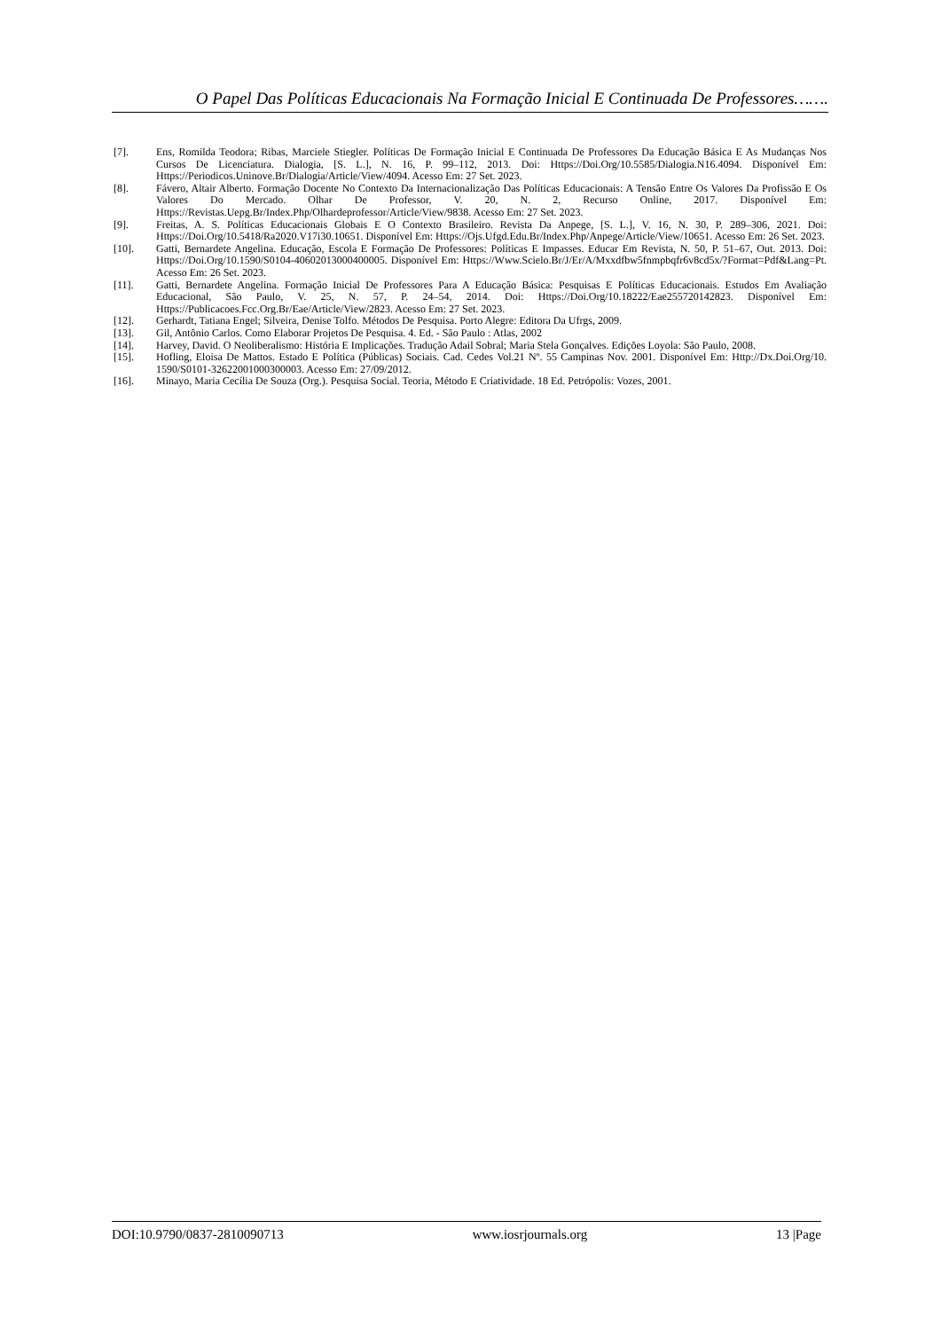O Papel Das Políticas Educacionais Na Formação Inicial E Continuada De Professores…….
[7]. Ens, Romilda Teodora; Ribas, Marciele Stiegler. Políticas De Formação Inicial E Continuada De Professores Da Educação Básica E As Mudanças Nos Cursos De Licenciatura. Dialogia, [S. L.], N. 16, P. 99–112, 2013. Doi: Https://Doi.Org/10.5585/Dialogia.N16.4094. Disponível Em: Https://Periodicos.Uninove.Br/Dialogia/Article/View/4094. Acesso Em: 27 Set. 2023.
[8]. Fávero, Altair Alberto. Formação Docente No Contexto Da Internacionalização Das Políticas Educacionais: A Tensão Entre Os Valores Da Profissão E Os Valores Do Mercado. Olhar De Professor, V. 20, N. 2, Recurso Online, 2017. Disponível Em: Https://Revistas.Uepg.Br/Index.Php/Olhardeprofessor/Article/View/9838. Acesso Em: 27 Set. 2023.
[9]. Freitas, A. S. Políticas Educacionais Globais E O Contexto Brasileiro. Revista Da Anpege, [S. L.], V. 16, N. 30, P. 289–306, 2021. Doi: Https://Doi.Org/10.5418/Ra2020.V17i30.10651. Disponível Em: Https://Ojs.Ufgd.Edu.Br/Index.Php/Anpege/Article/View/10651. Acesso Em: 26 Set. 2023.
[10]. Gatti, Bernardete Angelina. Educação, Escola E Formação De Professores: Políticas E Impasses. Educar Em Revista, N. 50, P. 51–67, Out. 2013. Doi: Https://Doi.Org/10.1590/S0104-40602013000400005. Disponível Em: Https://Www.Scielo.Br/J/Er/A/Mxxdfbw5fnmpbqfr6v8cd5x/?Format=Pdf&Lang=Pt. Acesso Em: 26 Set. 2023.
[11]. Gatti, Bernardete Angelina. Formação Inicial De Professores Para A Educação Básica: Pesquisas E Políticas Educacionais. Estudos Em Avaliação Educacional, São Paulo, V. 25, N. 57, P. 24–54, 2014. Doi: Https://Doi.Org/10.18222/Eae255720142823. Disponível Em: Https://Publicacoes.Fcc.Org.Br/Eae/Article/View/2823. Acesso Em: 27 Set. 2023.
[12]. Gerhardt, Tatiana Engel; Silveira, Denise Tolfo. Métodos De Pesquisa. Porto Alegre: Editora Da Ufrgs, 2009.
[13]. Gil, Antônio Carlos. Como Elaborar Projetos De Pesquisa. 4. Ed. - São Paulo : Atlas, 2002
[14]. Harvey, David. O Neoliberalismo: História E Implicações. Tradução Adail Sobral; Maria Stela Gonçalves. Edições Loyola: São Paulo, 2008.
[15]. Hofling, Eloisa De Mattos. Estado E Política (Públicas) Sociais. Cad. Cedes Vol.21 Nº. 55 Campinas Nov. 2001. Disponível Em: Http://Dx.Doi.Org/10. 1590/S0101-32622001000300003. Acesso Em: 27/09/2012.
[16]. Minayo, Maria Cecília De Souza (Org.). Pesquisa Social. Teoria, Método E Criatividade. 18 Ed. Petrópolis: Vozes, 2001.
DOI:10.9790/0837-2810090713 www.iosrjournals.org 13 |Page